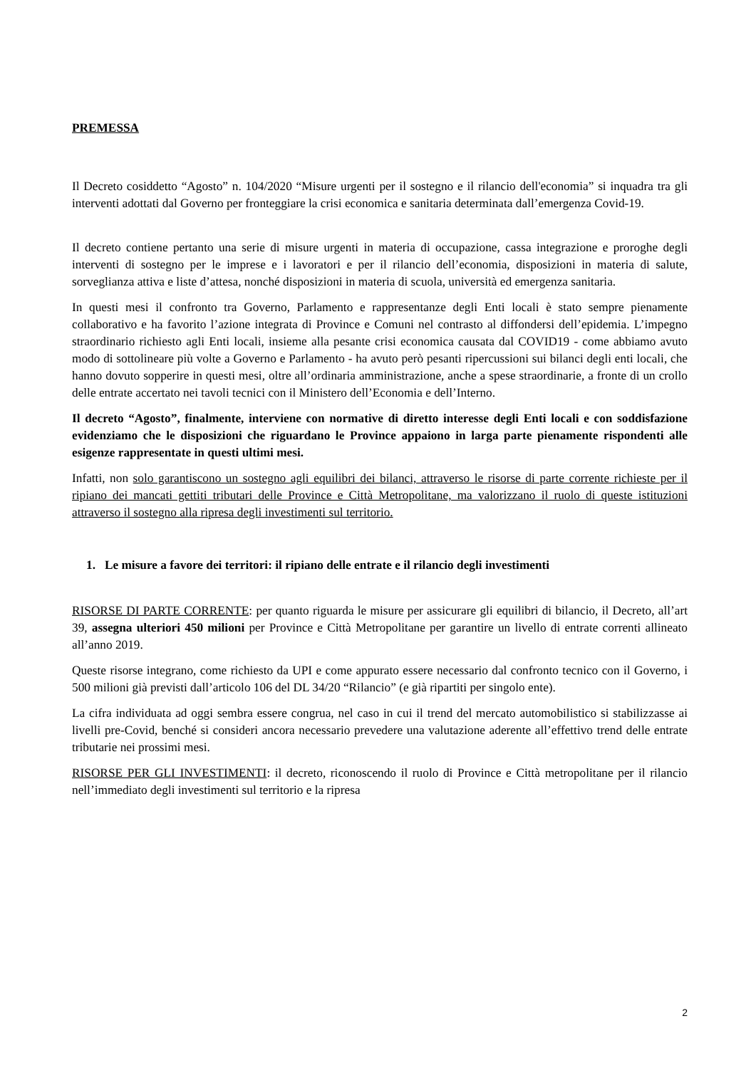PREMESSA
Il Decreto cosiddetto “Agosto” n. 104/2020 “Misure urgenti per il sostegno e il rilancio dell'economia” si inquadra tra gli interventi adottati dal Governo per fronteggiare la crisi economica e sanitaria determinata dall’emergenza Covid-19.
Il decreto contiene pertanto una serie di misure urgenti in materia di occupazione, cassa integrazione e proroghe degli interventi di sostegno per le imprese e i lavoratori e per il rilancio dell’economia, disposizioni in materia di salute, sorveglianza attiva e liste d’attesa, nonché disposizioni in materia di scuola, università ed emergenza sanitaria.
In questi mesi il confronto tra Governo, Parlamento e rappresentanze degli Enti locali è stato sempre pienamente collaborativo e ha favorito l’azione integrata di Province e Comuni nel contrasto al diffondersi dell’epidemia. L’impegno straordinario richiesto agli Enti locali, insieme alla pesante crisi economica causata dal COVID19 - come abbiamo avuto modo di sottolineare più volte a Governo e Parlamento - ha avuto però pesanti ripercussioni sui bilanci degli enti locali, che hanno dovuto sopperire in questi mesi, oltre all’ordinaria amministrazione, anche a spese straordinarie, a fronte di un crollo delle entrate accertato nei tavoli tecnici con il Ministero dell’Economia e dell’Interno.
Il decreto “Agosto”, finalmente, interviene con normative di diretto interesse degli Enti locali e con soddisfazione evidenziamo che le disposizioni che riguardano le Province appaiono in larga parte pienamente rispondenti alle esigenze rappresentate in questi ultimi mesi.
Infatti, non solo garantiscono un sostegno agli equilibri dei bilanci, attraverso le risorse di parte corrente richieste per il ripiano dei mancati gettiti tributari delle Province e Città Metropolitane, ma valorizzano il ruolo di queste istituzioni attraverso il sostegno alla ripresa degli investimenti sul territorio.
1. Le misure a favore dei territori: il ripiano delle entrate e il rilancio degli investimenti
RISORSE DI PARTE CORRENTE: per quanto riguarda le misure per assicurare gli equilibri di bilancio, il Decreto, all’art 39, assegna ulteriori 450 milioni per Province e Città Metropolitane per garantire un livello di entrate correnti allineato all’anno 2019.
Queste risorse integrano, come richiesto da UPI e come appurato essere necessario dal confronto tecnico con il Governo, i 500 milioni già previsti dall’articolo 106 del DL 34/20 “Rilancio” (e già ripartiti per singolo ente).
La cifra individuata ad oggi sembra essere congrua, nel caso in cui il trend del mercato automobilistico si stabilizzasse ai livelli pre-Covid, benché si consideri ancora necessario prevedere una valutazione aderente all’effettivo trend delle entrate tributarie nei prossimi mesi.
RISORSE PER GLI INVESTIMENTI: il decreto, riconoscendo il ruolo di Province e Città metropolitane per il rilancio nell’immediato degli investimenti sul territorio e la ripresa
2